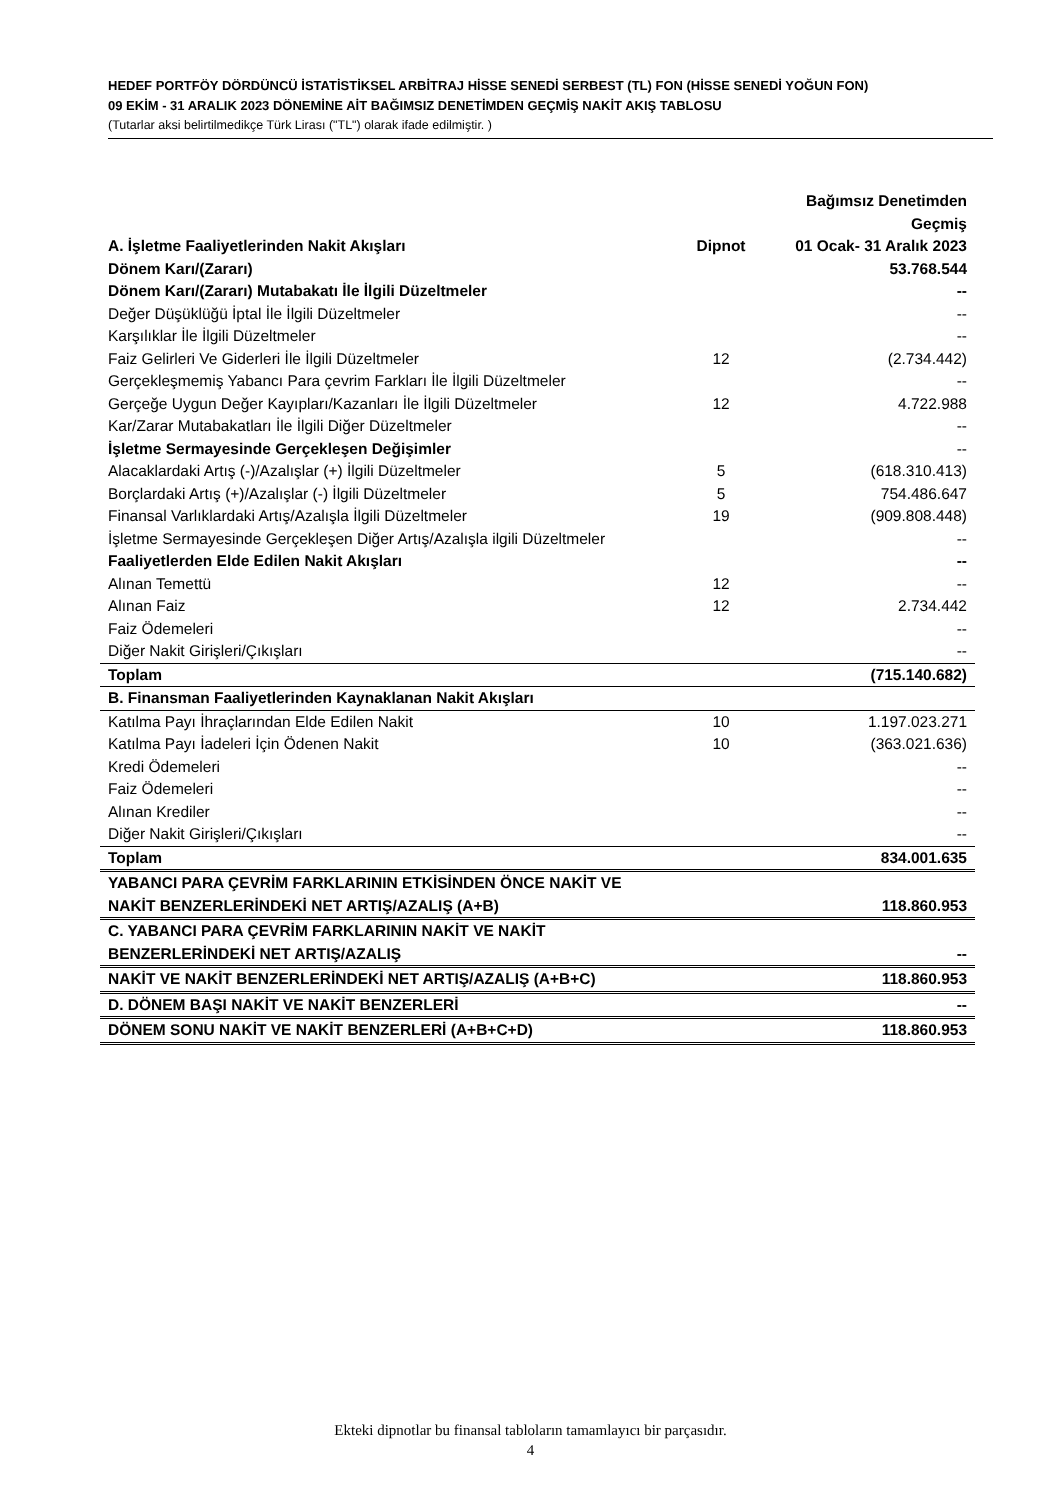HEDEF PORTFÖY DÖRDÜNCÜ İSTATİSTİKSEL ARBİTRAJ HİSSE SENEDİ SERBEST (TL) FON (HİSSE SENEDİ YOĞUN FON)
09 EKİM - 31 ARALIK 2023 DÖNEMİNE AİT BAĞIMSIZ DENETİMDEN GEÇMİŞ NAKİT AKIŞ TABLOSU
(Tutarlar aksi belirtilmedikçe Türk Lirası ("TL") olarak ifade edilmiştir. )
| A. İşletme Faaliyetlerinden Nakit Akışları | Dipnot | Bağımsız Denetimden Geçmiş 01 Ocak- 31 Aralık 2023 |
| --- | --- | --- |
| Dönem Karı/(Zararı) | | 53.768.544 |
| Dönem Karı/(Zararı) Mutabakatı İle İlgili Düzeltmeler | | -- |
| Değer Düşüklüğü İptal İle İlgili Düzeltmeler | | -- |
| Karşılıklar İle İlgili Düzeltmeler | | -- |
| Faiz Gelirleri Ve Giderleri İle İlgili Düzeltmeler | 12 | (2.734.442) |
| Gerçekleşmemiş Yabancı Para çevrim Farkları İle İlgili Düzeltmeler | | -- |
| Gerçeğe Uygun Değer Kayıpları/Kazanları İle İlgili Düzeltmeler | 12 | 4.722.988 |
| Kar/Zarar Mutabakatları İle İlgili Diğer Düzeltmeler | | -- |
| İşletme Sermayesinde Gerçekleşen Değişimler | | -- |
| Alacaklardaki Artış (-)/Azalışlar (+) İlgili Düzeltmeler | 5 | (618.310.413) |
| Borçlardaki Artış (+)/Azalışlar (-) İlgili Düzeltmeler | 5 | 754.486.647 |
| Finansal Varlıklardaki Artış/Azalışla İlgili Düzeltmeler | 19 | (909.808.448) |
| İşletme Sermayesinde Gerçekleşen Diğer Artış/Azalışla ilgili Düzeltmeler | | -- |
| Faaliyetlerden Elde Edilen Nakit Akışları | | -- |
| Alınan Temettü | 12 | -- |
| Alınan Faiz | 12 | 2.734.442 |
| Faiz Ödemeleri | | -- |
| Diğer Nakit Girişleri/Çıkışları | | -- |
| Toplam | | (715.140.682) |
| B. Finansman Faaliyetlerinden Kaynaklanan Nakit Akışları | | |
| Katılma Payı İhraçlarından Elde Edilen Nakit | 10 | 1.197.023.271 |
| Katılma Payı İadeleri İçin Ödenen Nakit | 10 | (363.021.636) |
| Kredi Ödemeleri | | -- |
| Faiz Ödemeleri | | -- |
| Alınan Krediler | | -- |
| Diğer Nakit Girişleri/Çıkışları | | -- |
| Toplam | | 834.001.635 |
| YABANCI PARA ÇEVRİM FARKLARININ ETKİSİNDEN ÖNCE NAKİT VE NAKİT BENZERLERİNDEKİ NET ARTIŞ/AZALIŞ (A+B) | | 118.860.953 |
| C. YABANCI PARA ÇEVRİM FARKLARININ NAKİT VE NAKİT BENZERLERİNDEKİ NET ARTIŞ/AZALIŞ | | -- |
| NAKİT VE NAKİT BENZERLERİNDEKİ NET ARTIŞ/AZALIŞ (A+B+C) | | 118.860.953 |
| D. DÖNEM BAŞI NAKİT VE NAKİT BENZERLERİ | | -- |
| DÖNEM SONU NAKİT VE NAKİT BENZERLERİ (A+B+C+D) | | 118.860.953 |
Ekteki dipnotlar bu finansal tabloların tamamlayıcı bir parçasıdır.
4